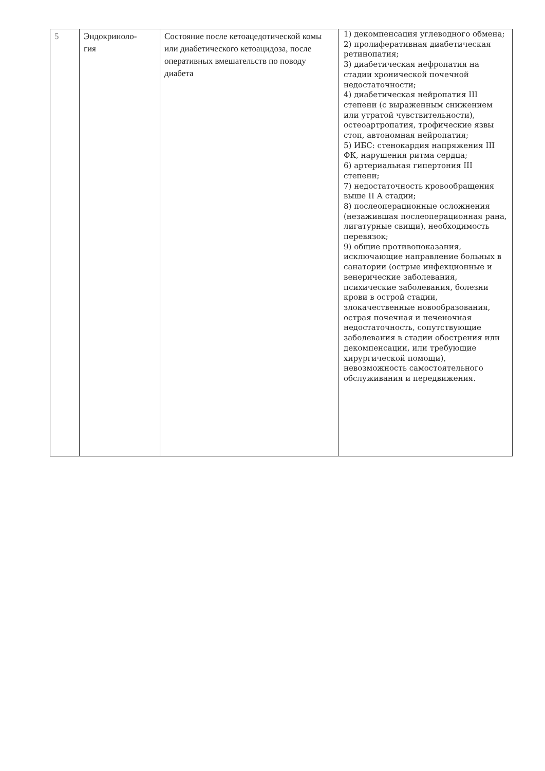| 5 | Эндокриноло- гия | Состояние после кетоацедотической комы или диабетического кетоацидоза, после оперативных вмешательств по поводу диабета | 1) декомпенсация углеводного обмена; 2) пролиферативная диабетическая ретинопатия; 3) диабетическая нефропатия на стадии хронической почечной недостаточности; 4) диабетическая нейропатия III степени (с выраженным снижением или утратой чувствительности), остеоартропатия, трофические язвы стоп, автономная нейропатия; 5) ИБС: стенокардия напряжения III ФК, нарушения ритма сердца; 6) артериальная гипертония III степени; 7) недостаточность кровообращения выше II А стадии; 8) послеоперационные осложнения (незажившая послеоперационная рана, лигатурные свищи), необходимость перевязок; 9) общие противопоказания, исключающие направление больных в санатории (острые инфекционные и венерические заболевания, психические заболевания, болезни крови в острой стадии, злокачественные новообразования, острая почечная и печеночная недостаточность, сопутствующие заболевания в стадии обострения или декомпенсации, или требующие хирургической помощи), невозможность самостоятельного обслуживания и передвижения. |